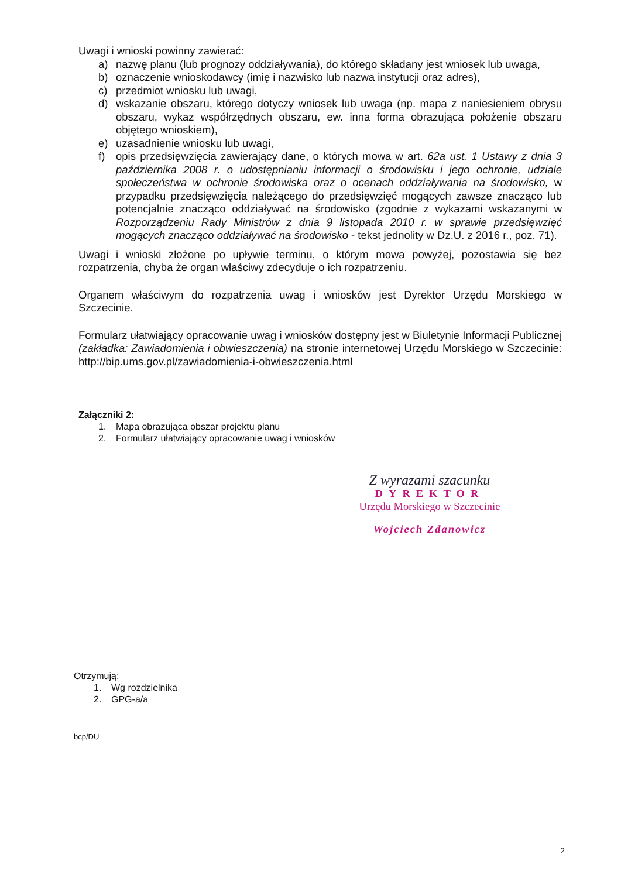Uwagi i wnioski powinny zawierać:
a) nazwę planu (lub prognozy oddziaływania), do którego składany jest wniosek lub uwaga,
b) oznaczenie wnioskodawcy (imię i nazwisko lub nazwa instytucji oraz adres),
c) przedmiot wniosku lub uwagi,
d) wskazanie obszaru, którego dotyczy wniosek lub uwaga (np. mapa z naniesieniem obrysu obszaru, wykaz współrzędnych obszaru, ew. inna forma obrazująca położenie obszaru objętego wnioskiem),
e) uzasadnienie wniosku lub uwagi,
f) opis przedsięwzięcia zawierający dane, o których mowa w art. 62a ust. 1 Ustawy z dnia 3 października 2008 r. o udostępnianiu informacji o środowisku i jego ochronie, udziale społeczeństwa w ochronie środowiska oraz o ocenach oddziaływania na środowisko, w przypadku przedsięwzięcia należącego do przedsięwzięć mogących zawsze znacząco lub potencjalnie znacząco oddziaływać na środowisko (zgodnie z wykazami wskazanymi w Rozporządzeniu Rady Ministrów z dnia 9 listopada 2010 r. w sprawie przedsięwzięć mogących znacząco oddziaływać na środowisko - tekst jednolity w Dz.U. z 2016 r., poz. 71).
Uwagi i wnioski złożone po upływie terminu, o którym mowa powyżej, pozostawia się bez rozpatrzenia, chyba że organ właściwy zdecyduje o ich rozpatrzeniu.
Organem właściwym do rozpatrzenia uwag i wniosków jest Dyrektor Urzędu Morskiego w Szczecinie.
Formularz ułatwiający opracowanie uwag i wniosków dostępny jest w Biuletynie Informacji Publicznej (zakładka: Zawiadomienia i obwieszczenia) na stronie internetowej Urzędu Morskiego w Szczecinie: http://bip.ums.gov.pl/zawiadomienia-i-obwieszczenia.html
Załączniki 2:
1. Mapa obrazująca obszar projektu planu
2. Formularz ułatwiający opracowanie uwag i wniosków
Z wyrazami szacunku
DYREKTOR
Urzędu Morskiego w Szczecinie
Wojciech Zdanowicz
Otrzymują:
1. Wg rozdzielnika
2. GPG-a/a
bcp/DU
2